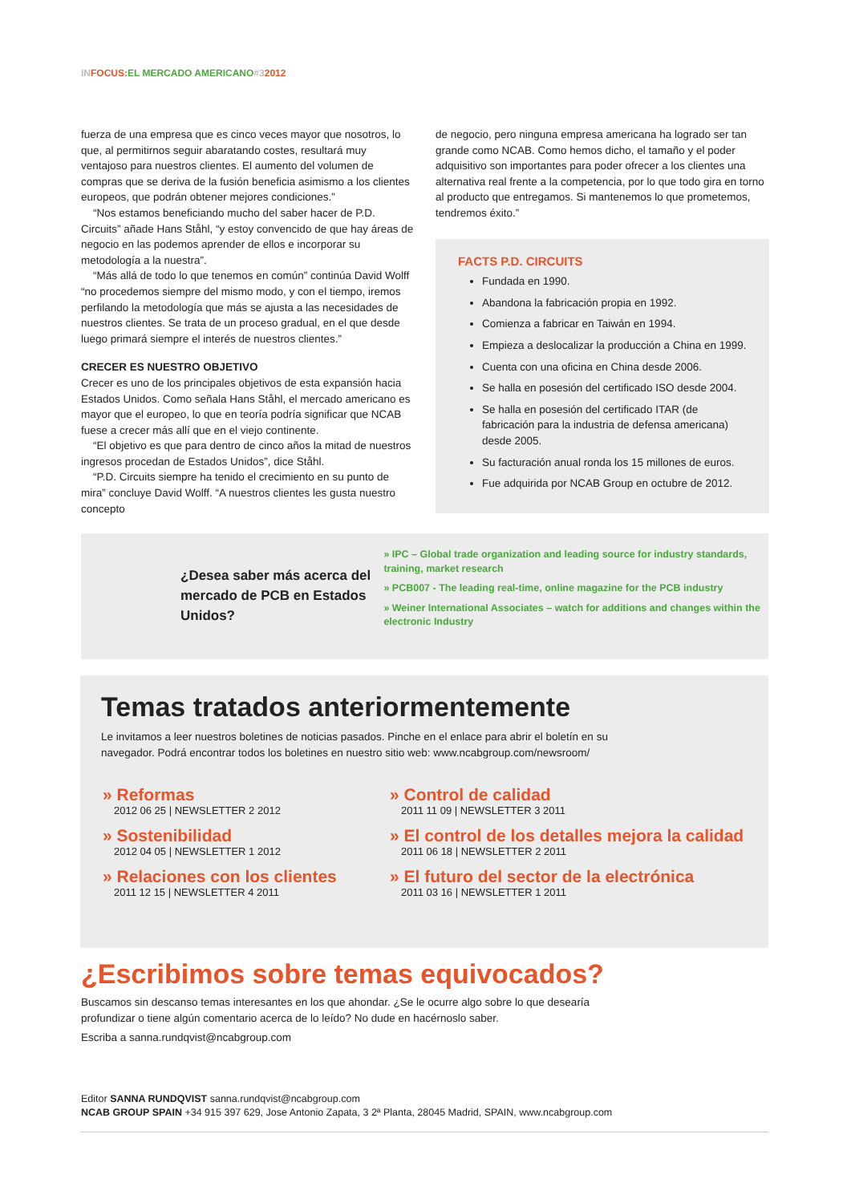IN FOCUS: EL MERCADO AMERICANO#32012
fuerza de una empresa que es cinco veces mayor que nosotros, lo que, al permitirnos seguir abaratando costes, resultará muy ventajoso para nuestros clientes. El aumento del volumen de compras que se deriva de la fusión beneficia asimismo a los clientes europeos, que podrán obtener mejores condiciones.”
“Nos estamos beneficiando mucho del saber hacer de P.D. Circuits” añade Hans Ståhl, “y estoy convencido de que hay áreas de negocio en las podemos aprender de ellos e incorporar su metodología a la nuestra”.
“Más allá de todo lo que tenemos en común” continúa David Wolff “no procedemos siempre del mismo modo, y con el tiempo, iremos perfilando la metodología que más se ajusta a las necesidades de nuestros clientes. Se trata de un proceso gradual, en el que desde luego primará siempre el interés de nuestros clientes.”
CRECER ES NUESTRO OBJETIVO
Crecer es uno de los principales objetivos de esta expansión hacia Estados Unidos. Como señala Hans Ståhl, el mercado americano es mayor que el europeo, lo que en teoría podría significar que NCAB fuese a crecer más allí que en el viejo continente.
“El objetivo es que para dentro de cinco años la mitad de nuestros ingresos procedan de Estados Unidos”, dice Ståhl.
“P.D. Circuits siempre ha tenido el crecimiento en su punto de mira” concluye David Wolff. “A nuestros clientes les gusta nuestro concepto
de negocio, pero ninguna empresa americana ha logrado ser tan grande como NCAB. Como hemos dicho, el tamaño y el poder adquisitivo son importantes para poder ofrecer a los clientes una alternativa real frente a la competencia, por lo que todo gira en torno al producto que entregamos. Si mantenemos lo que prometemos, tendremos éxito.”
FACTS P.D. CIRCUITS
Fundada en 1990.
Abandona la fabricación propia en 1992.
Comienza a fabricar en Taiwán en 1994.
Empieza a deslocalizar la producción a China en 1999.
Cuenta con una oficina en China desde 2006.
Se halla en posesión del certificado ISO desde 2004.
Se halla en posesión del certificado ITAR (de fabricación para la industria de defensa americana) desde 2005.
Su facturación anual ronda los 15 millones de euros.
Fue adquirida por NCAB Group en octubre de 2012.
¿Desea saber más acerca del mercado de PCB en Estados Unidos?
» IPC – Global trade organization and leading source for industry standards, training, market research
» PCB007 - The leading real-time, online magazine for the PCB industry
» Weiner International Associates – watch for additions and changes within the electronic Industry
Temas tratados anteriormentemente
Le invitamos a leer nuestros boletines de noticias pasados. Pinche en el enlace para abrir el boletín en su navegador. Podrá encontrar todos los boletines en nuestro sitio web: www.ncabgroup.com/newsroom/
» Reformas
2012 06 25 | NEWSLETTER 2 2012
» Control de calidad
2011 11 09 | NEWSLETTER 3 2011
» Sostenibilidad
2012 04 05 | NEWSLETTER 1 2012
» El control de los detalles mejora la calidad
2011 06 18 | NEWSLETTER 2 2011
» Relaciones con los clientes
2011 12 15 | NEWSLETTER 4 2011
» El futuro del sector de la electrónica
2011 03 16 | NEWSLETTER 1 2011
¿Escribimos sobre temas equivocados?
Buscamos sin descanso temas interesantes en los que ahondar. ¿Se le ocurre algo sobre lo que desearía profundizar o tiene algún comentario acerca de lo leído? No dude en hacérnoslo saber.
Escriba a sanna.rundqvist@ncabgroup.com
Editor SANNA RUNDQVIST sanna.rundqvist@ncabgroup.com
NCAB GROUP SPAIN +34 915 397 629, Jose Antonio Zapata, 3 2ª Planta, 28045 Madrid, SPAIN, www.ncabgroup.com